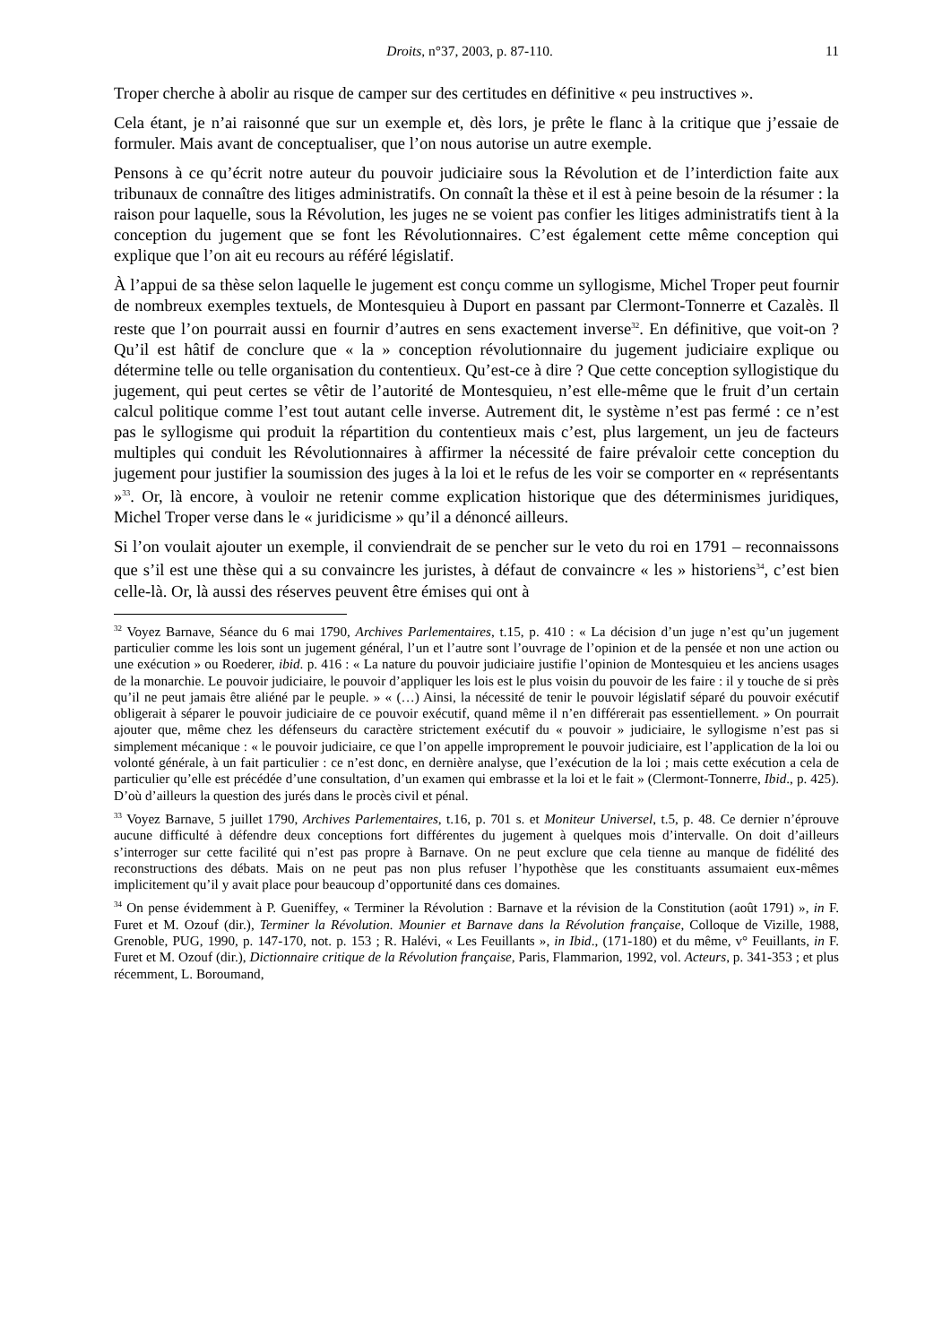Droits, n°37, 2003, p. 87-110. 11
Troper cherche à abolir au risque de camper sur des certitudes en définitive « peu instructives ».
Cela étant, je n’ai raisonné que sur un exemple et, dès lors, je prête le flanc à la critique que j’essaie de formuler. Mais avant de conceptualiser, que l’on nous autorise un autre exemple.
Pensons à ce qu’écrit notre auteur du pouvoir judiciaire sous la Révolution et de l’interdiction faite aux tribunaux de connaître des litiges administratifs. On connaît la thèse et il est à peine besoin de la résumer : la raison pour laquelle, sous la Révolution, les juges ne se voient pas confier les litiges administratifs tient à la conception du jugement que se font les Révolutionnaires. C’est également cette même conception qui explique que l’on ait eu recours au référé législatif.
À l’appui de sa thèse selon laquelle le jugement est conçu comme un syllogisme, Michel Troper peut fournir de nombreux exemples textuels, de Montesquieu à Duport en passant par Clermont-Tonnerre et Cazalès. Il reste que l’on pourrait aussi en fournir d’autres en sens exactement inverse<sup>32</sup>. En définitive, que voit-on ? Qu’il est hâtif de conclure que « la » conception révolutionnaire du jugement judiciaire explique ou détermine telle ou telle organisation du contentieux. Qu’est-ce à dire ? Que cette conception syllogistique du jugement, qui peut certes se vêtir de l’autorité de Montesquieu, n’est elle-même que le fruit d’un certain calcul politique comme l’est tout autant celle inverse. Autrement dit, le système n’est pas fermé : ce n’est pas le syllogisme qui produit la répartition du contentieux mais c’est, plus largement, un jeu de facteurs multiples qui conduit les Révolutionnaires à affirmer la nécessité de faire prévaloir cette conception du jugement pour justifier la soumission des juges à la loi et le refus de les voir se comporter en « représentants »<sup>33</sup>. Or, là encore, à vouloir ne retenir comme explication historique que des déterminismes juridiques, Michel Troper verse dans le « juridicisme » qu’il a dénoncé ailleurs.
Si l’on voulait ajouter un exemple, il conviendrait de se pencher sur le veto du roi en 1791 – reconnaissons que s’il est une thèse qui a su convaincre les juristes, à défaut de convaincre « les » historiens<sup>34</sup>, c’est bien celle-là. Or, là aussi des réserves peuvent être émises qui ont à
<sup>32</sup> Voyez Barnave, Séance du 6 mai 1790, Archives Parlementaires, t.15, p. 410 : « La décision d’un juge n’est qu’un jugement particulier comme les lois sont un jugement général, l’un et l’autre sont l’ouvrage de l’opinion et de la pensée et non une action ou une exécution » ou Roederer, ibid. p. 416 : « La nature du pouvoir judiciaire justifie l’opinion de Montesquieu et les anciens usages de la monarchie. Le pouvoir judiciaire, le pouvoir d’appliquer les lois est le plus voisin du pouvoir de les faire : il y touche de si près qu’il ne peut jamais être aliéné par le peuple. » « (…) Ainsi, la nécessité de tenir le pouvoir législatif séparé du pouvoir exécutif obligerait à séparer le pouvoir judiciaire de ce pouvoir exécutif, quand même il n’en différerait pas essentiellement. » On pourrait ajouter que, même chez les défenseurs du caractère strictement exécutif du « pouvoir » judiciaire, le syllogisme n’est pas si simplement mécanique : « le pouvoir judiciaire, ce que l’on appelle improprement le pouvoir judiciaire, est l’application de la loi ou volonté générale, à un fait particulier : ce n’est donc, en dernière analyse, que l’exécution de la loi ; mais cette exécution a cela de particulier qu’elle est précédée d’une consultation, d’un examen qui embrasse et la loi et le fait » (Clermont-Tonnerre, Ibid., p. 425). D’où d’ailleurs la question des jurés dans le procès civil et pénal.
<sup>33</sup> Voyez Barnave, 5 juillet 1790, Archives Parlementaires, t.16, p. 701 s. et Moniteur Universel, t.5, p. 48. Ce dernier n’éprouve aucune difficulté à défendre deux conceptions fort différentes du jugement à quelques mois d’intervalle. On doit d’ailleurs s’interroger sur cette facilité qui n’est pas propre à Barnave. On ne peut exclure que cela tienne au manque de fidélité des reconstructions des débats. Mais on ne peut pas non plus refuser l’hypothèse que les constituants assumaient eux-mêmes implicitement qu’il y avait place pour beaucoup d’opportunité dans ces domaines.
<sup>34</sup> On pense évidemment à P. Gueniffey, « Terminer la Révolution : Barnave et la révision de la Constitution (août 1791) », in F. Furet et M. Ozouf (dir.), Terminer la Révolution. Mounier et Barnave dans la Révolution française, Colloque de Vizille, 1988, Grenoble, PUG, 1990, p. 147-170, not. p. 153 ; R. Halévi, « Les Feuillants », in Ibid., (171-180) et du même, v° Feuillants, in F. Furet et M. Ozouf (dir.), Dictionnaire critique de la Révolution française, Paris, Flammarion, 1992, vol. Acteurs, p. 341-353 ; et plus récemment, L. Boroumand,